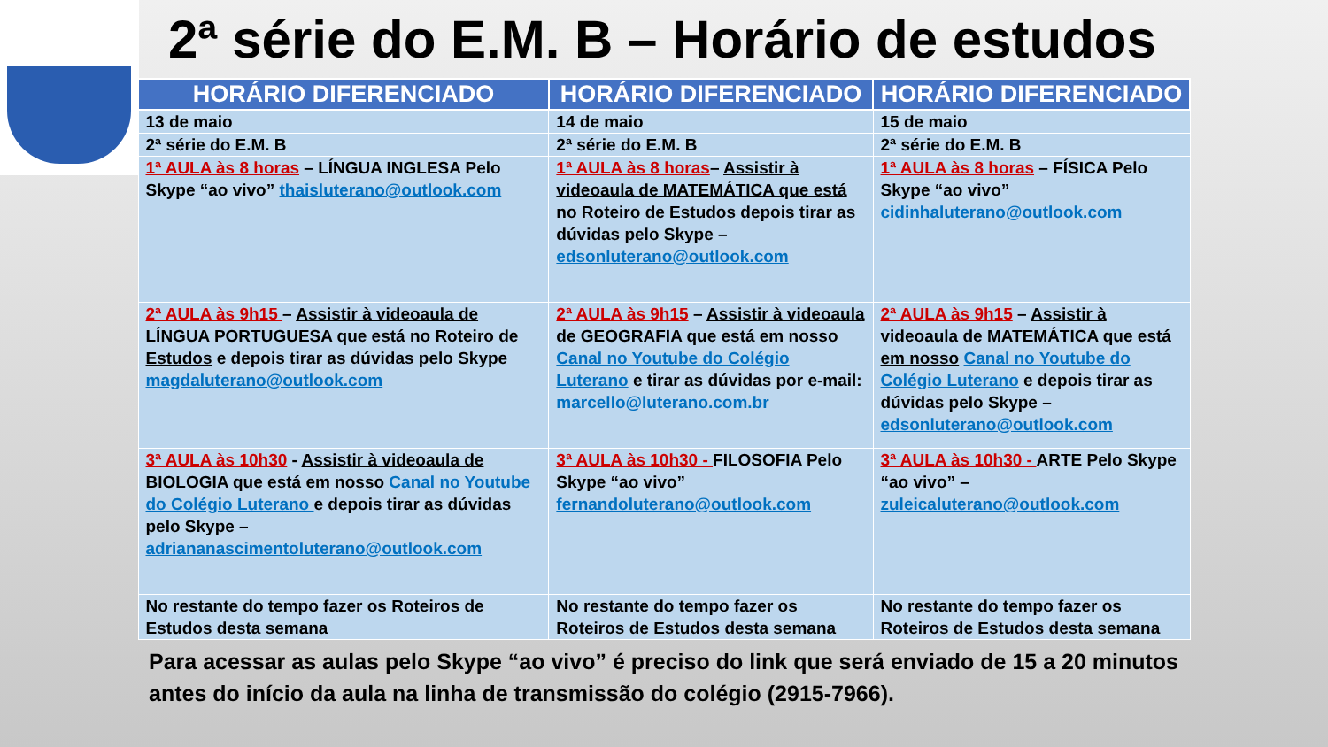2ª série do E.M. B – Horário de estudos
| HORÁRIO DIFERENCIADO | HORÁRIO DIFERENCIADO | HORÁRIO DIFERENCIADO |
| --- | --- | --- |
| 13 de maio | 14 de maio | 15 de maio |
| 2ª série do E.M. B | 2ª série do E.M. B | 2ª série do E.M. B |
| 1ª AULA às 8 horas – LÍNGUA INGLESA Pelo Skype “ao vivo” thaisluterano@outlook.com | 1ª AULA às 8 horas – Assistir à videoaula de MATEMÁTICA que está no Roteiro de Estudos depois tirar as dúvidas pelo Skype – edsonluterano@outlook.com | 1ª AULA às 8 horas – FÍSICA Pelo Skype “ao vivo” cidinhaluterano@outlook.com |
| 2ª AULA às 9h15 – Assistir à videoaula de LÍNGUA PORTUGUESA que está no Roteiro de Estudos e depois tirar as dúvidas pelo Skype magdaluterano@outlook.com | 2ª AULA às 9h15 – Assistir à videoaula de GEOGRAFIA que está em nosso Canal no Youtube do Colégio Luterano e tirar as dúvidas por e-mail: marcello@luterano.com.br | 2ª AULA às 9h15 – Assistir à videoaula de MATEMÁTICA que está em nosso Canal no Youtube do Colégio Luterano e depois tirar as dúvidas pelo Skype – edsonluterano@outlook.com |
| 3ª AULA às 10h30 - Assistir à videoaula de BIOLOGIA que está em nosso Canal no Youtube do Colégio Luterano e depois tirar as dúvidas pelo Skype – adriananascimentoluterano@outlook.com | 3ª AULA às 10h30 - FILOSOFIA Pelo Skype “ao vivo” fernandoluterano@outlook.com | 3ª AULA às 10h30 - ARTE Pelo Skype “ao vivo” – zuleicaluterano@outlook.com |
| No restante do tempo fazer os Roteiros de Estudos desta semana | No restante do tempo fazer os Roteiros de Estudos desta semana | No restante do tempo fazer os Roteiros de Estudos desta semana |
Para acessar as aulas pelo Skype “ao vivo” é preciso do link que será enviado de 15 a 20 minutos antes do início da aula na linha de transmissão do colégio (2915-7966).